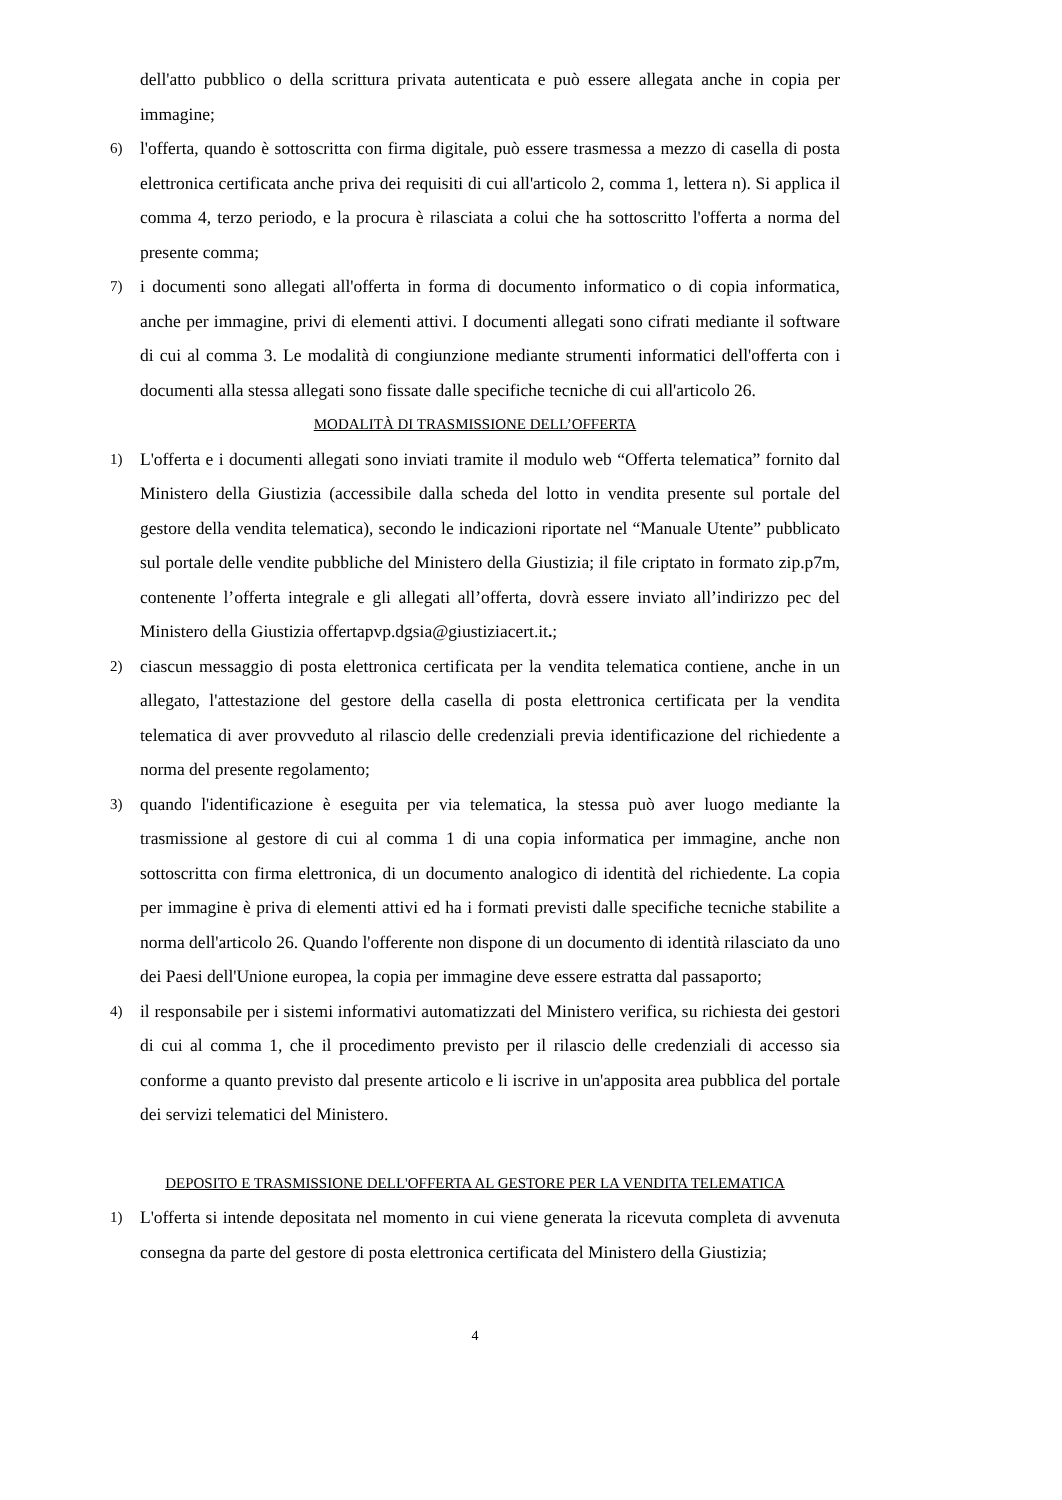dell'atto pubblico o della scrittura privata autenticata e può essere allegata anche in copia per immagine;
6) l'offerta, quando è sottoscritta con firma digitale, può essere trasmessa a mezzo di casella di posta elettronica certificata anche priva dei requisiti di cui all'articolo 2, comma 1, lettera n). Si applica il comma 4, terzo periodo, e la procura è rilasciata a colui che ha sottoscritto l'offerta a norma del presente comma;
7) i documenti sono allegati all'offerta in forma di documento informatico o di copia informatica, anche per immagine, privi di elementi attivi. I documenti allegati sono cifrati mediante il software di cui al comma 3. Le modalità di congiunzione mediante strumenti informatici dell'offerta con i documenti alla stessa allegati sono fissate dalle specifiche tecniche di cui all'articolo 26.
MODALITÀ DI TRASMISSIONE DELL’OFFERTA
1) L'offerta e i documenti allegati sono inviati tramite il modulo web “Offerta telematica” fornito dal Ministero della Giustizia (accessibile dalla scheda del lotto in vendita presente sul portale del gestore della vendita telematica), secondo le indicazioni riportate nel “Manuale Utente” pubblicato sul portale delle vendite pubbliche del Ministero della Giustizia; il file criptato in formato zip.p7m, contenente l’offerta integrale e gli allegati all’offerta, dovrà essere inviato all’indirizzo pec del Ministero della Giustizia offertapvp.dgsia@giustiziacert.it.;
2) ciascun messaggio di posta elettronica certificata per la vendita telematica contiene, anche in un allegato, l'attestazione del gestore della casella di posta elettronica certificata per la vendita telematica di aver provveduto al rilascio delle credenziali previa identificazione del richiedente a norma del presente regolamento;
3) quando l'identificazione è eseguita per via telematica, la stessa può aver luogo mediante la trasmissione al gestore di cui al comma 1 di una copia informatica per immagine, anche non sottoscritta con firma elettronica, di un documento analogico di identità del richiedente. La copia per immagine è priva di elementi attivi ed ha i formati previsti dalle specifiche tecniche stabilite a norma dell'articolo 26. Quando l'offerente non dispone di un documento di identità rilasciato da uno dei Paesi dell'Unione europea, la copia per immagine deve essere estratta dal passaporto;
4) il responsabile per i sistemi informativi automatizzati del Ministero verifica, su richiesta dei gestori di cui al comma 1, che il procedimento previsto per il rilascio delle credenziali di accesso sia conforme a quanto previsto dal presente articolo e li iscrive in un'apposita area pubblica del portale dei servizi telematici del Ministero.
DEPOSITO E TRASMISSIONE DELL'OFFERTA AL GESTORE PER LA VENDITA TELEMATICA
1) L'offerta si intende depositata nel momento in cui viene generata la ricevuta completa di avvenuta consegna da parte del gestore di posta elettronica certificata del Ministero della Giustizia;
4